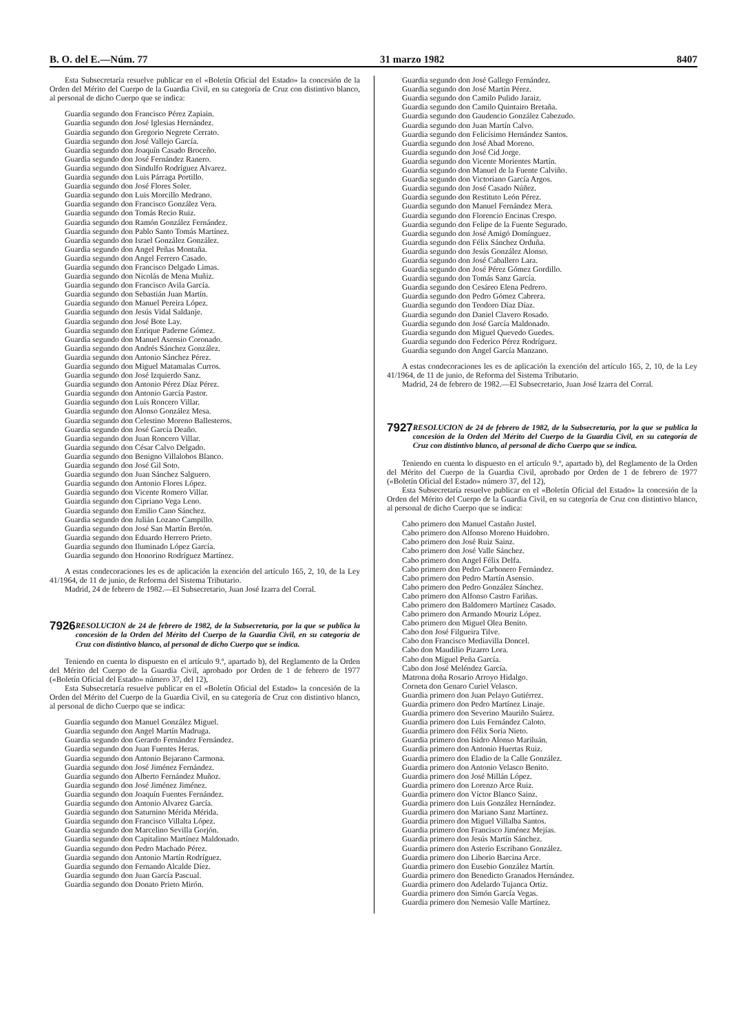B. O. del E.—Núm. 77 31 marzo 1982 8407
Esta Subsecretaría resuelve publicar en el «Boletín Oficial del Estado» la concesión de la Orden del Mérito del Cuerpo de la Guardia Civil, en su categoría de Cruz con distintivo blanco, al personal de dicho Cuerpo que se indica:
Guardia segundo don Francisco Pérez Zapiain.
Guardia segundo don José Iglesias Hernández.
Guardia segundo don Gregorio Negrete Cerrato.
Guardia segundo don José Vallejo García.
Guardia segundo don Joaquín Casado Broceño.
Guardia segundo don José Fernández Ranero.
Guardia segundo don Sindulfo Rodríguez Alvarez.
Guardia segundo don Luis Párraga Portillo.
Guardia segundo don José Flores Soler.
Guardia segundo don Luis Morcillo Medrano.
Guardia segundo don Francisco González Vera.
Guardia segundo don Tomás Recio Ruiz.
Guardia segundo don Ramón González Fernández.
Guardia segundo don Pablo Santo Tomás Martínez.
Guardia segundo don Israel González González.
Guardia segundo don Angel Peñas Montaña.
Guardia segundo don Angel Ferrero Casado.
Guardia segundo don Francisco Delgado Limas.
Guardia segundo don Nicolás de Mena Muñiz.
Guardia segundo don Francisco Avila García.
Guardia segundo don Sebastián Juan Martín.
Guardia segundo don Manuel Pereira López.
Guardia segundo don Jesús Vidal Saldanje.
Guardia segundo don José Bote Lay.
Guardia segundo don Enrique Paderne Gómez.
Guardia segundo don Manuel Asensio Coronado.
Guardia segundo don Andrés Sánchez González.
Guardia segundo don Antonio Sánchez Pérez.
Guardia segundo don Miguel Matamalas Curros.
Guardia segundo don José Izquierdo Sanz.
Guardia segundo don Antonio Pérez Díaz Pérez.
Guardia segundo don Antonio García Pastor.
Guardia segundo don Luis Roncero Villar.
Guardia segundo don Alonso González Mesa.
Guardia segundo don Celestino Moreno Ballesteros.
Guardia segundo don José García Deaño.
Guardia segundo don Juan Roncero Villar.
Guardia segundo don César Calvo Delgado.
Guardia segundo don Benigno Villalobos Blanco.
Guardia segundo don José Gil Soto.
Guardia segundo don Juan Sánchez Salguero.
Guardia segundo don Antonio Flores López.
Guardia segundo don Vicente Romero Villar.
Guardia segundo don Cipriano Vega Leno.
Guardia segundo don Emilio Cano Sánchez.
Guardia segundo don Julián Lozano Campillo.
Guardia segundo don José San Martín Bretón.
Guardia segundo don Eduardo Herrero Prieto.
Guardia segundo don Iluminado López García.
Guardia segundo don Honorino Rodríguez Martínez.
A estas condecoraciones les es de aplicación la exención del artículo 165, 2, 10, de la Ley 41/1964, de 11 de junio, de Reforma del Sistema Tributario.
Madrid, 24 de febrero de 1982.—El Subsecretario, Juan José Izarra del Corral.
7926
RESOLUCION de 24 de febrero de 1982, de la Subsecretaría, por la que se publica la concesión de la Orden del Mérito del Cuerpo de la Guardia Civil, en su categoría de Cruz con distintivo blanco, al personal de dicho Cuerpo que se indica.
Teniendo en cuenta lo dispuesto en el artículo 9.º, apartado b), del Reglamento de la Orden del Mérito del Cuerpo de la Guardia Civil, aprobado por Orden de 1 de febrero de 1977 («Boletín Oficial del Estado» número 37, del 12),
Esta Subsecretaría resuelve publicar en el «Boletín Oficial del Estado» la concesión de la Orden del Mérito del Cuerpo de la Guardia Civil, en su categoría de Cruz con distintivo blanco, al personal de dicho Cuerpo que se indica:
Guardia segundo don Manuel González Miguel.
Guardia segundo don Angel Martín Madruga.
Guardia segundo don Gerardo Fernández Fernández.
Guardia segundo don Juan Fuentes Heras.
Guardia segundo don Antonio Bejarano Carmona.
Guardia segundo don José Jiménez Fernández.
Guardia segundo don Alberto Fernández Muñoz.
Guardia segundo don José Jiménez Jiménez.
Guardia segundo don Joaquín Fuentes Fernández.
Guardia segundo don Antonio Alvarez García.
Guardia segundo don Saturnino Mérida Mérida.
Guardia segundo don Francisco Villalta López.
Guardia segundo don Marcelino Sevilla Gorjón.
Guardia segundo don Capitalino Martínez Maldonado.
Guardia segundo don Pedro Machado Pérez.
Guardia segundo don Antonio Martín Rodríguez.
Guardia segundo don Fernando Alcalde Díez.
Guardia segundo don Juan García Pascual.
Guardia segundo don Donato Prieto Mirón.
Guardia segundo don José Gallego Fernández.
Guardia segundo don José Martín Pérez.
Guardia segundo don Camilo Pulido Jaraiz.
Guardia segundo don Camilo Quintairo Bretaña.
Guardia segundo don Gaudencio González Cabezudo.
Guardia segundo don Juan Martín Calvo.
Guardia segundo don Felicísimo Hernández Santos.
Guardia segundo don José Abad Moreno.
Guardia segundo don José Cid Jorge.
Guardia segundo don Vicente Morientes Martín.
Guardia segundo don Manuel de la Fuente Calviño.
Guardia segundo don Victoriano García Argos.
Guardia segundo don José Casado Núñez.
Guardia segundo don Restituto León Pérez.
Guardia segundo don Manuel Fernández Mera.
Guardia segundo don Florencio Encinas Crespo.
Guardia segundo don Felipe de la Fuente Segurado.
Guardia segundo don José Amigó Domínguez.
Guardia segundo don Félix Sánchez Orduña.
Guardia segundo don Jesús González Alonso.
Guardia segundo don José Caballero Lara.
Guardia segundo don José Pérez Gómez Gordillo.
Guardia segundo don Tomás Sanz García.
Guardia segundo don Cesáreo Elena Pedrero.
Guardia segundo don Pedro Gómez Cabrera.
Guardia segundo don Teodoro Díaz Díaz.
Guardia segundo don Daniel Clavero Rosado.
Guardia segundo don José García Maldonado.
Guardia segundo don Miguel Quevedo Guedes.
Guardia segundo don Federico Pérez Rodríguez.
Guardia segundo don Angel García Manzano.
A estas condecoraciones les es de aplicación la exención del artículo 165, 2, 10, de la Ley 41/1964, de 11 de junio, de Reforma del Sistema Tributario.
Madrid, 24 de febrero de 1982.—El Subsecretario, Juan José Izarra del Corral.
7927
RESOLUCION de 24 de febrero de 1982, de la Subsecretaría, por la que se publica la concesión de la Orden del Mérito del Cuerpo de la Guardia Civil, en su categoría de Cruz con distintivo blanco, al personal de dicho Cuerpo que se indica.
Teniendo en cuenta lo dispuesto en el artículo 9.º, apartado b), del Reglamento de la Orden del Mérito del Cuerpo de la Guardia Civil, aprobado por Orden de 1 de febrero de 1977 («Boletín Oficial del Estado» número 37, del 12),
Esta Subsecretaría resuelve publicar en el «Boletín Oficial del Estado» la concesión de la Orden del Mérito del Cuerpo de la Guardia Civil, en su categoría de Cruz con distintivo blanco, al personal de dicho Cuerpo que se indica:
Cabo primero don Manuel Castaño Justel.
Cabo primero don Alfonso Moreno Huidobro.
Cabo primero don José Ruiz Sainz.
Cabo primero don José Valle Sánchez.
Cabo primero don Angel Félix Delfa.
Cabo primero don Pedro Carbonero Fernández.
Cabo primero don Pedro Martín Asensio.
Cabo primero don Pedro González Sánchez.
Cabo primero don Alfonso Castro Fariñas.
Cabo primero don Baldomero Martínez Casado.
Cabo primero don Armando Mouriz López.
Cabo primero don Miguel Olea Benito.
Cabo don José Filgueira Tilve.
Cabo don Francisco Mediavilla Doncel.
Cabo don Maudilio Pizarro Lora.
Cabo don Miguel Peña García.
Cabo don José Meléndez García.
Matrona doña Rosario Arroyo Hidalgo.
Corneta don Genaro Curiel Velasco.
Guardia primero don Juan Pelayo Gutiérrez.
Guardia primero don Pedro Martínez Linaje.
Guardia primero don Severino Mauriño Suárez.
Guardia primero don Luis Fernández Caloto.
Guardia primero don Félix Soria Nieto.
Guardia primero don Isidro Alonso Mariluán.
Guardia primero don Antonio Huertas Ruiz.
Guardia primero don Eladio de la Calle González.
Guardia primero don Antonio Velasco Benito.
Guardia primero don José Millán López.
Guardia primero don Lorenzo Arce Ruiz.
Guardia primero don Víctor Blanco Sainz.
Guardia primero don Luis González Hernández.
Guardia primero don Mariano Sanz Martínez.
Guardia primero don Miguel Villalba Santos.
Guardia primero don Francisco Jiménez Mejías.
Guardia primero don Jesús Martín Sánchez.
Guardia primero don Asterio Escribano González.
Guardia primero don Liborio Barcina Arce.
Guardia primero don Eusebio González Martín.
Guardia primero don Benedicto Granados Hernández.
Guardia primero don Adelardo Tujanca Ortiz.
Guardia primero don Simón García Vegas.
Guardia primero don Nemesio Valle Martínez.